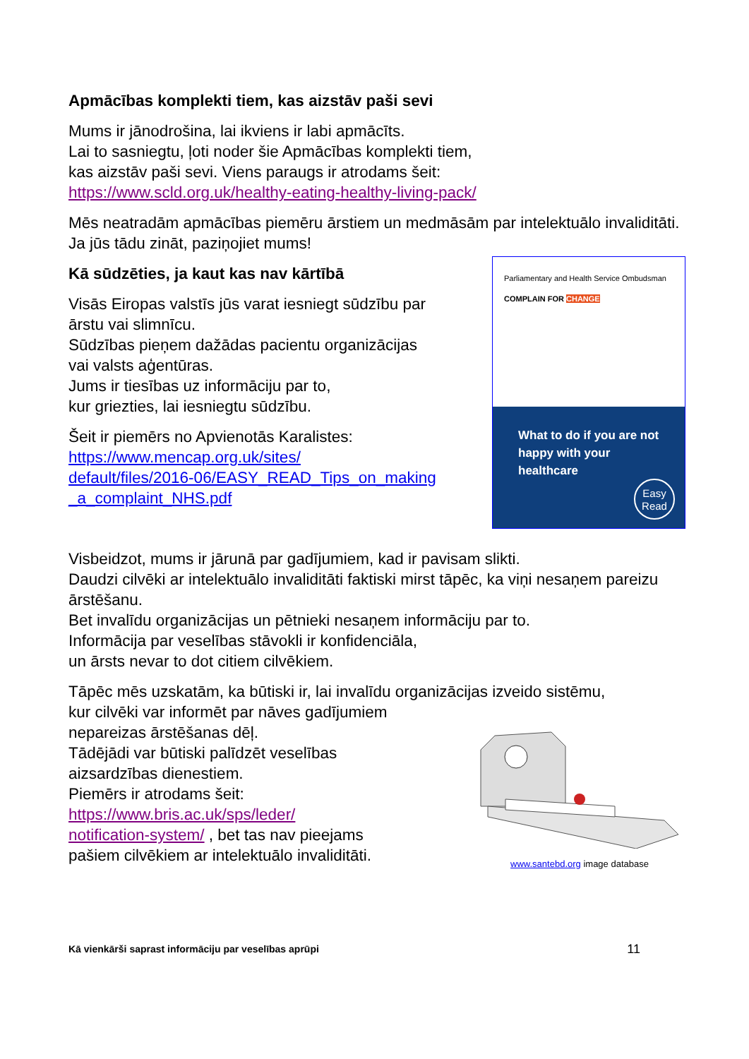Apmācības komplekti tiem, kas aizstāv paši sevi
Mums ir jānodrošina, lai ikviens ir labi apmācīts.
Lai to sasniegtu, ļoti noder šie Apmācības komplekti tiem,
kas aizstāv paši sevi. Viens paraugs ir atrodams šeit:
https://www.scld.org.uk/healthy-eating-healthy-living-pack/
Mēs neatradām apmācības piemēru ārstiem un medmāsām par intelektuālo invaliditāti.
Ja jūs tādu zināt, paziņojiet mums!
Kā sūdzēties, ja kaut kas nav kārtībā
Visās Eiropas valstīs jūs varat iesniegt sūdzību par
ārstu vai slimnīcu.
Sūdzības pieņem dažādas pacientu organizācijas
vai valsts aģentūras.
Jums ir tiesības uz informāciju par to,
kur griezties, lai iesniegtu sūdzību.
Šeit ir piemērs no Apvienotās Karalistes:
https://www.mencap.org.uk/sites/
default/files/2016-06/EASY_READ_Tips_on_making
_a_complaint_NHS.pdf
Parliamentary and Health Service Ombudsman COMPLAIN FOR CHANGE
What to do if you are not happy with your healthcare
Easy Read
Visbeidzot, mums ir jārunā par gadījumiem, kad ir pavisam slikti.
Daudzi cilvēki ar intelektuālo invaliditāti faktiski mirst tāpēc, ka viņi nesaņem pareizu ārstēšanu.
Bet invalīdu organizācijas un pētnieki nesaņem informāciju par to.
Informācija par veselības stāvokli ir konfidenciāla,
un ārsts nevar to dot citiem cilvēkiem.
Tāpēc mēs uzskatām, ka būtiski ir, lai invalīdu organizācijas izveido sistēmu,
kur cilvēki var informēt par nāves gadījumiem
nepareizas ārstēšanas dēļ.
Tādējādi var būtiski palīdzēt veselības
aizsardzības dienestiem.
Piemērs ir atrodams šeit:
https://www.bris.ac.uk/sps/leder/
notification-system/ , bet tas nav pieejams
pašiem cilvēkiem ar intelektuālo invaliditāti.
www.santebd.org image database
Kā vienkārši saprast informāciju par veselības aprūpi 11